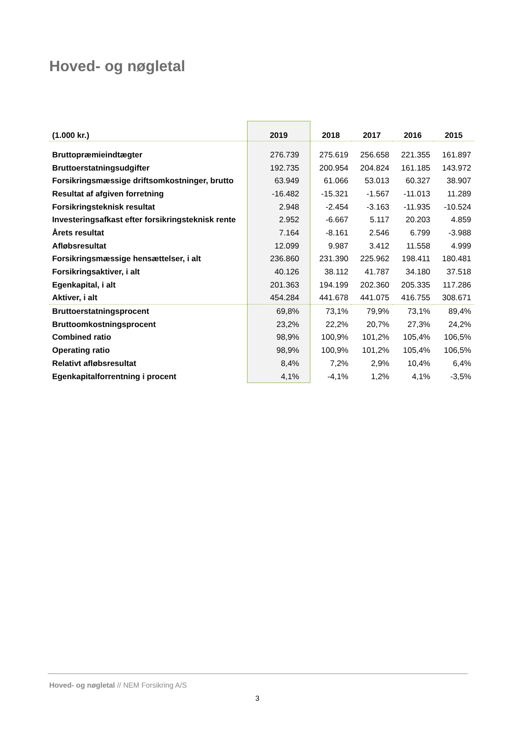Hoved- og nøgletal
| (1.000 kr.) | 2019 | 2018 | 2017 | 2016 | 2015 |
| --- | --- | --- | --- | --- | --- |
| Bruttopræmieindtægter | 276.739 | 275.619 | 256.658 | 221.355 | 161.897 |
| Bruttoerstatningsudgifter | 192.735 | 200.954 | 204.824 | 161.185 | 143.972 |
| Forsikringsmæssige driftsomkostninger, brutto | 63.949 | 61.066 | 53.013 | 60.327 | 38.907 |
| Resultat af afgiven forretning | -16.482 | -15.321 | -1.567 | -11.013 | 11.289 |
| Forsikringsteknisk resultat | 2.948 | -2.454 | -3.163 | -11.935 | -10.524 |
| Investeringsafkast efter forsikringsteknisk rente | 2.952 | -6.667 | 5.117 | 20.203 | 4.859 |
| Årets resultat | 7.164 | -8.161 | 2.546 | 6.799 | -3.988 |
| Afløbsresultat | 12.099 | 9.987 | 3.412 | 11.558 | 4.999 |
| Forsikringsmæssige hensættelser, i alt | 236.860 | 231.390 | 225.962 | 198.411 | 180.481 |
| Forsikringsaktiver, i alt | 40.126 | 38.112 | 41.787 | 34.180 | 37.518 |
| Egenkapital, i alt | 201.363 | 194.199 | 202.360 | 205.335 | 117.286 |
| Aktiver, i alt | 454.284 | 441.678 | 441.075 | 416.755 | 308.671 |
| Bruttoerstatningsprocent | 69,8% | 73,1% | 79,9% | 73,1% | 89,4% |
| Bruttoomkostningsprocent | 23,2% | 22,2% | 20,7% | 27,3% | 24,2% |
| Combined ratio | 98,9% | 100,9% | 101,2% | 105,4% | 106,5% |
| Operating ratio | 98,9% | 100,9% | 101,2% | 105,4% | 106,5% |
| Relativt afløbsresultat | 8,4% | 7,2% | 2,9% | 10,4% | 6,4% |
| Egenkapitalforrentning i procent | 4,1% | -4,1% | 1,2% | 4,1% | -3,5% |
Hoved- og nøgletal // NEM Forsikring A/S
3